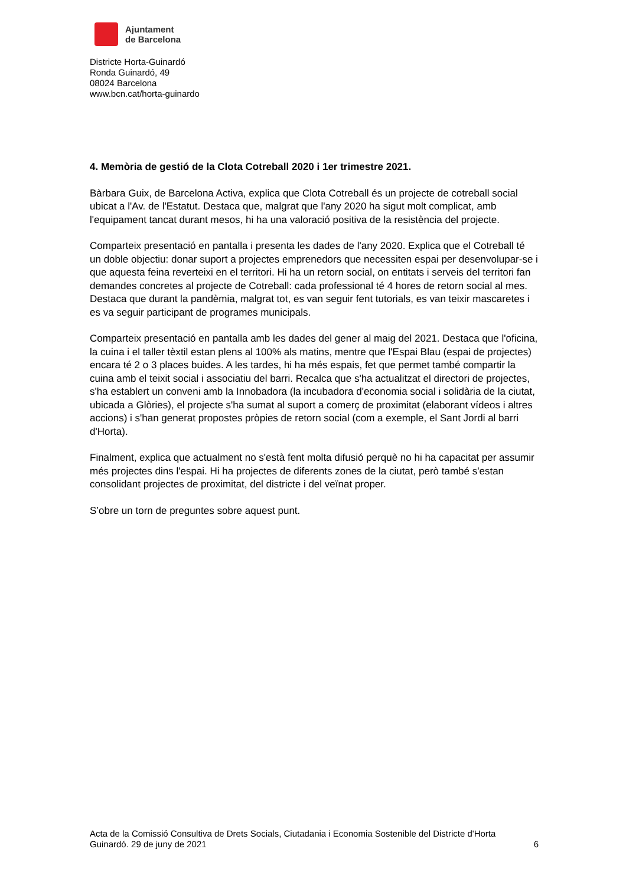Ajuntament
de Barcelona
Districte Horta-Guinardó
Ronda Guinardó, 49
08024 Barcelona
www.bcn.cat/horta-guinardo
4. Memòria de gestió de la Clota Cotreball 2020 i 1er trimestre 2021.
Bàrbara Guix, de Barcelona Activa, explica que Clota Cotreball és un projecte de cotreball social ubicat a l'Av. de l'Estatut. Destaca que, malgrat que l'any 2020 ha sigut molt complicat, amb l'equipament tancat durant mesos, hi ha una valoració positiva de la resistència del projecte.
Comparteix presentació en pantalla i presenta les dades de l'any 2020. Explica que el Cotreball té un doble objectiu: donar suport a projectes emprenedors que necessiten espai per desenvolupar-se i que aquesta feina reverteixi en el territori. Hi ha un retorn social, on entitats i serveis del territori fan demandes concretes al projecte de Cotreball: cada professional té 4 hores de retorn social al mes. Destaca que durant la pandèmia, malgrat tot, es van seguir fent tutorials, es van teixir mascaretes i es va seguir participant de programes municipals.
Comparteix presentació en pantalla amb les dades del gener al maig del 2021. Destaca que l'oficina, la cuina i el taller tèxtil estan plens al 100% als matins, mentre que l'Espai Blau (espai de projectes) encara té 2 o 3 places buides. A les tardes, hi ha més espais, fet que permet també compartir la cuina amb el teixit social i associatiu del barri. Recalca que s'ha actualitzat el directori de projectes, s'ha establert un conveni amb la Innobadora (la incubadora d'economia social i solidària de la ciutat, ubicada a Glòries), el projecte s'ha sumat al suport a comerç de proximitat (elaborant vídeos i altres accions) i s'han generat propostes pròpies de retorn social (com a exemple, el Sant Jordi al barri d'Horta).
Finalment, explica que actualment no s'està fent molta difusió perquè no hi ha capacitat per assumir més projectes dins l'espai. Hi ha projectes de diferents zones de la ciutat, però també s'estan consolidant projectes de proximitat, del districte i del veïnat proper.
S’obre un torn de preguntes sobre aquest punt.
Acta de la Comissió Consultiva de Drets Socials, Ciutadania i Economia Sostenible del Districte d'Horta
Guinardó. 29 de juny de 2021 6